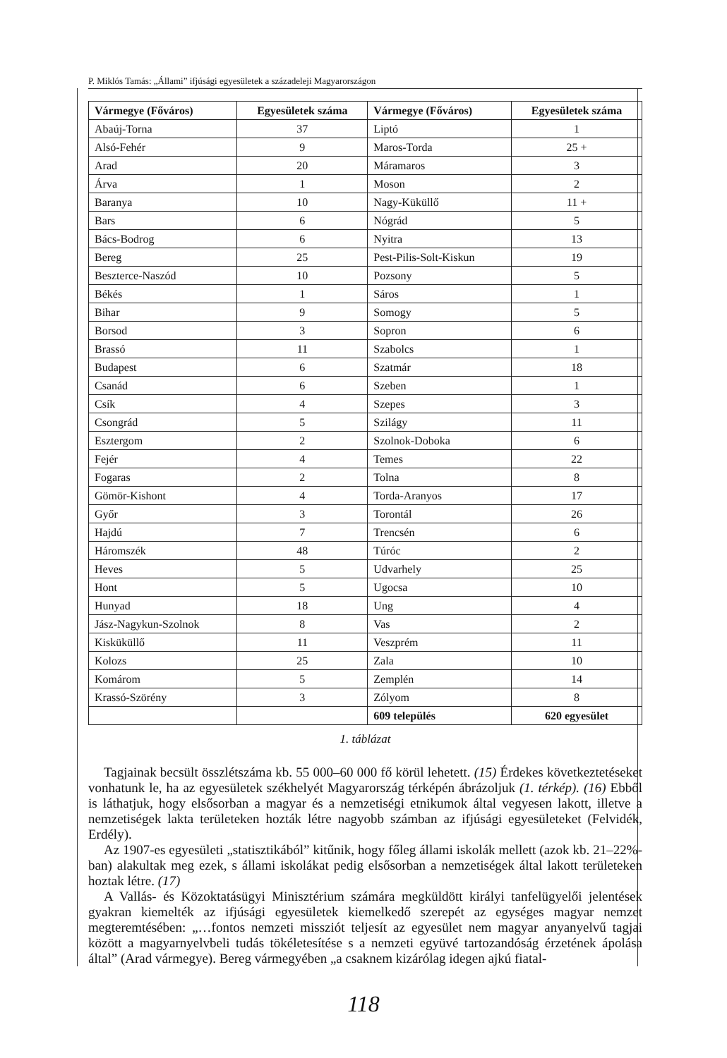P. Miklós Tamás: „Állami” ifjúsági egyesületek a századeleji Magyarországon
| Vármegye (Főváros) | Egyesületek száma | Vármegye (Főváros) | Egyesületek száma |
| --- | --- | --- | --- |
| Abaúj-Torna | 37 | Liptó | 1 |
| Alsó-Fehér | 9 | Maros-Torda | 25 + |
| Arad | 20 | Máramaros | 3 |
| Árva | 1 | Moson | 2 |
| Baranya | 10 | Nagy-Küküllő | 11 + |
| Bars | 6 | Nógrád | 5 |
| Bács-Bodrog | 6 | Nyitra | 13 |
| Bereg | 25 | Pest-Pilis-Solt-Kiskun | 19 |
| Beszterce-Naszód | 10 | Pozsony | 5 |
| Békés | 1 | Sáros | 1 |
| Bihar | 9 | Somogy | 5 |
| Borsod | 3 | Sopron | 6 |
| Brassó | 11 | Szabolcs | 1 |
| Budapest | 6 | Szatmár | 18 |
| Csanád | 6 | Szeben | 1 |
| Csík | 4 | Szepes | 3 |
| Csongrád | 5 | Szilágy | 11 |
| Esztergom | 2 | Szolnok-Doboka | 6 |
| Fejér | 4 | Temes | 22 |
| Fogaras | 2 | Tolna | 8 |
| Gömör-Kishont | 4 | Torda-Aranyos | 17 |
| Győr | 3 | Torontál | 26 |
| Hajdú | 7 | Trencsén | 6 |
| Háromszék | 48 | Túróc | 2 |
| Heves | 5 | Udvarhely | 25 |
| Hont | 5 | Ugocsa | 10 |
| Hunyad | 18 | Ung | 4 |
| Jász-Nagykun-Szolnok | 8 | Vas | 2 |
| Kisküküllő | 11 | Veszprém | 11 |
| Kolozs | 25 | Zala | 10 |
| Komárom | 5 | Zemplén | 14 |
| Krassó-Szörény | 3 | Zólyom | 8 |
| | | 609 település | 620 egyesület |
1. táblázat
Tagjainak becsült összlétszáma kb. 55 000–60 000 fő körül lehetett. (15) Érdekes következtetéseket vonhatunk le, ha az egyesületek székhelyét Magyarország térképén ábrázoljuk (1. térkép). (16) Ebből is láthatjuk, hogy elsősorban a magyar és a nemzetiségi etnikumok által vegyesen lakott, illetve a nemzetiségek lakta területeken hozták létre nagyobb számban az ifjúsági egyesületeket (Felvidék, Erdély).
Az 1907-es egyesületi „statisztikából” kitűnik, hogy főleg állami iskolák mellett (azok kb. 21–22%-ban) alakultak meg ezek, s állami iskolákat pedig elsősorban a nemzetiségek által lakott területeken hoztak létre. (17)
A Vallás- és Közoktatásügyi Minisztérium számára megküldött királyi tanfelügyelői jelentések gyakran kiemelték az ifjúsági egyesületek kiemelkedő szerepét az egységes magyar nemzet megteremtésében: „…fontos nemzeti missziót teljesít az egyesület nem magyar anyanyelvű tagjai között a magyarnyelvbeli tudás tökéletesítése s a nemzeti együvé tartozandóság érzetének ápolása által” (Arad vármegye). Bereg vármegyében „a csaknem kizárólag idegen ajkú fiatal-
118